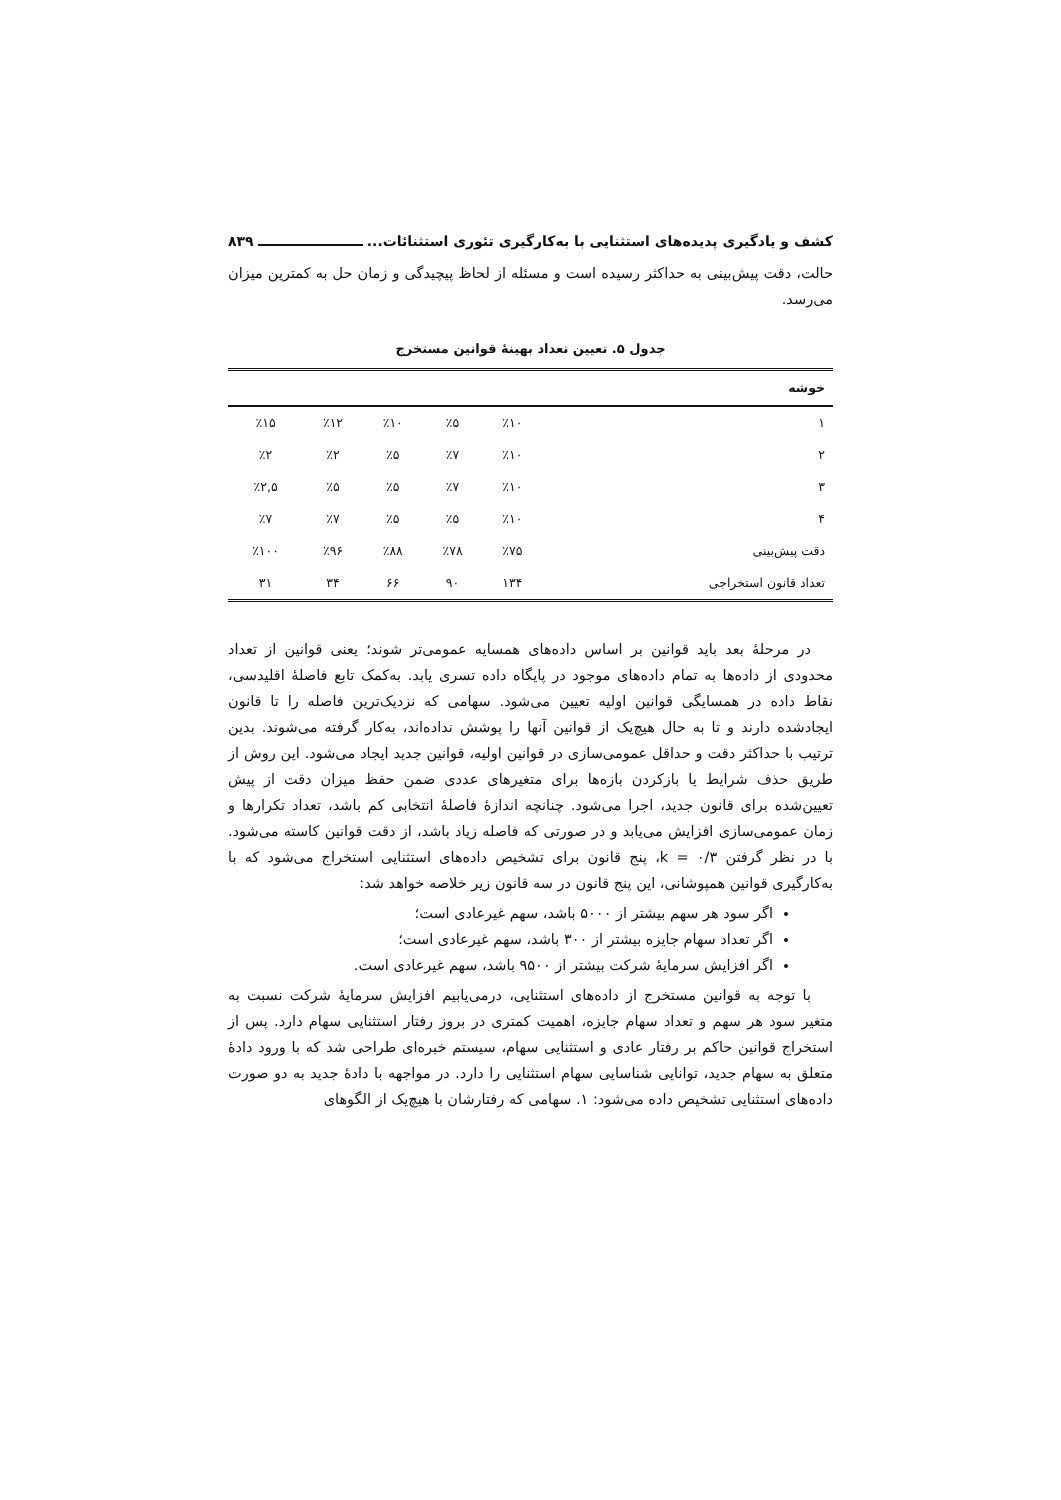کشف و یادگیری پدیده‌های استثنایی با به‌کارگیری تئوری استثنائات... ۸۳۹
حالت، دقت پیش‌بینی به حداکثر رسیده است و مسئله از لحاظ پیچیدگی و زمان حل به کمترین میزان می‌رسد.
جدول ۵. تعیین تعداد بهینهٔ قوانین مستخرج
| خوشه | | | | | |
| --- | --- | --- | --- | --- | --- |
| ۱ | ٪۱۰ | ٪۵ | ٪۱۰ | ٪۱۲ | ٪۱۵ |
| ۲ | ٪۱۰ | ٪۷ | ٪۵ | ٪۲ | ٪۲ |
| ۳ | ٪۱۰ | ٪۷ | ٪۵ | ٪۵ | ٪۲,۵ |
| ۴ | ٪۱۰ | ٪۵ | ٪۵ | ٪۷ | ٪۷ |
| دقت پیش‌بینی | ٪۷۵ | ٪۷۸ | ٪۸۸ | ٪۹۶ | ٪۱۰۰ |
| تعداد قانون استخراجی | ۱۳۴ | ۹۰ | ۶۶ | ۳۴ | ۳۱ |
در مرحلهٔ بعد باید قوانین بر اساس داده‌های همسایه عمومی‌تر شوند؛ یعنی قوانین از تعداد محدودی از داده‌ها به تمام داده‌های موجود در پایگاه داده تسری یابد. به‌کمک تابع فاصلهٔ اقلیدسی، نقاط داده در همسایگی قوانین اولیه تعیین می‌شود. سهامی که نزدیک‌ترین فاصله را تا قانون ایجادشده دارند و تا به حال هیچ‌یک از قوانین آنها را پوشش نداده‌اند، به‌کار گرفته می‌شوند. بدین ترتیب با حداکثر دقت و حداقل عمومی‌سازی در قوانین اولیه، قوانین جدید ایجاد می‌شود. این روش از طریق حذف شرایط یا بازکردن بازه‌ها برای متغیرهای عددی ضمن حفظ میزان دقت از پیش تعیین‌شده برای قانون جدید، اجرا می‌شود. چنانچه اندازهٔ فاصلهٔ انتخابی کم باشد، تعداد تکرارها و زمان عمومی‌سازی افزایش می‌یابد و در صورتی که فاصله زیاد باشد، از دقت قوانین کاسته می‌شود. با در نظر گرفتن k = ۰/۳، پنج قانون برای تشخیص داده‌های استثنایی استخراج می‌شود که با به‌کارگیری قوانین همپوشانی، این پنج قانون در سه قانون زیر خلاصه خواهد شد:
اگر سود هر سهم بیشتر از ۵۰۰۰ باشد، سهم غیرعادی است؛
اگر تعداد سهام جایزه بیشتر از ۳۰۰ باشد، سهم غیرعادی است؛
اگر افزایش سرمایهٔ شرکت بیشتر از ۹۵۰۰ باشد، سهم غیرعادی است.
با توجه به قوانین مستخرج از داده‌های استثنایی، درمی‌یابیم افزایش سرمایهٔ شرکت نسبت به متغیر سود هر سهم و تعداد سهام جایزه، اهمیت کمتری در بروز رفتار استثنایی سهام دارد. پس از استخراج قوانین حاکم بر رفتار عادی و استثنایی سهام، سیستم خبره‌ای طراحی شد که با ورود دادهٔ متعلق به سهام جدید، توانایی شناسایی سهام استثنایی را دارد. در مواجهه با دادهٔ جدید به دو صورت داده‌های استثنایی تشخیص داده می‌شود: ۱. سهامی که رفتارشان با هیچ‌یک از الگوهای